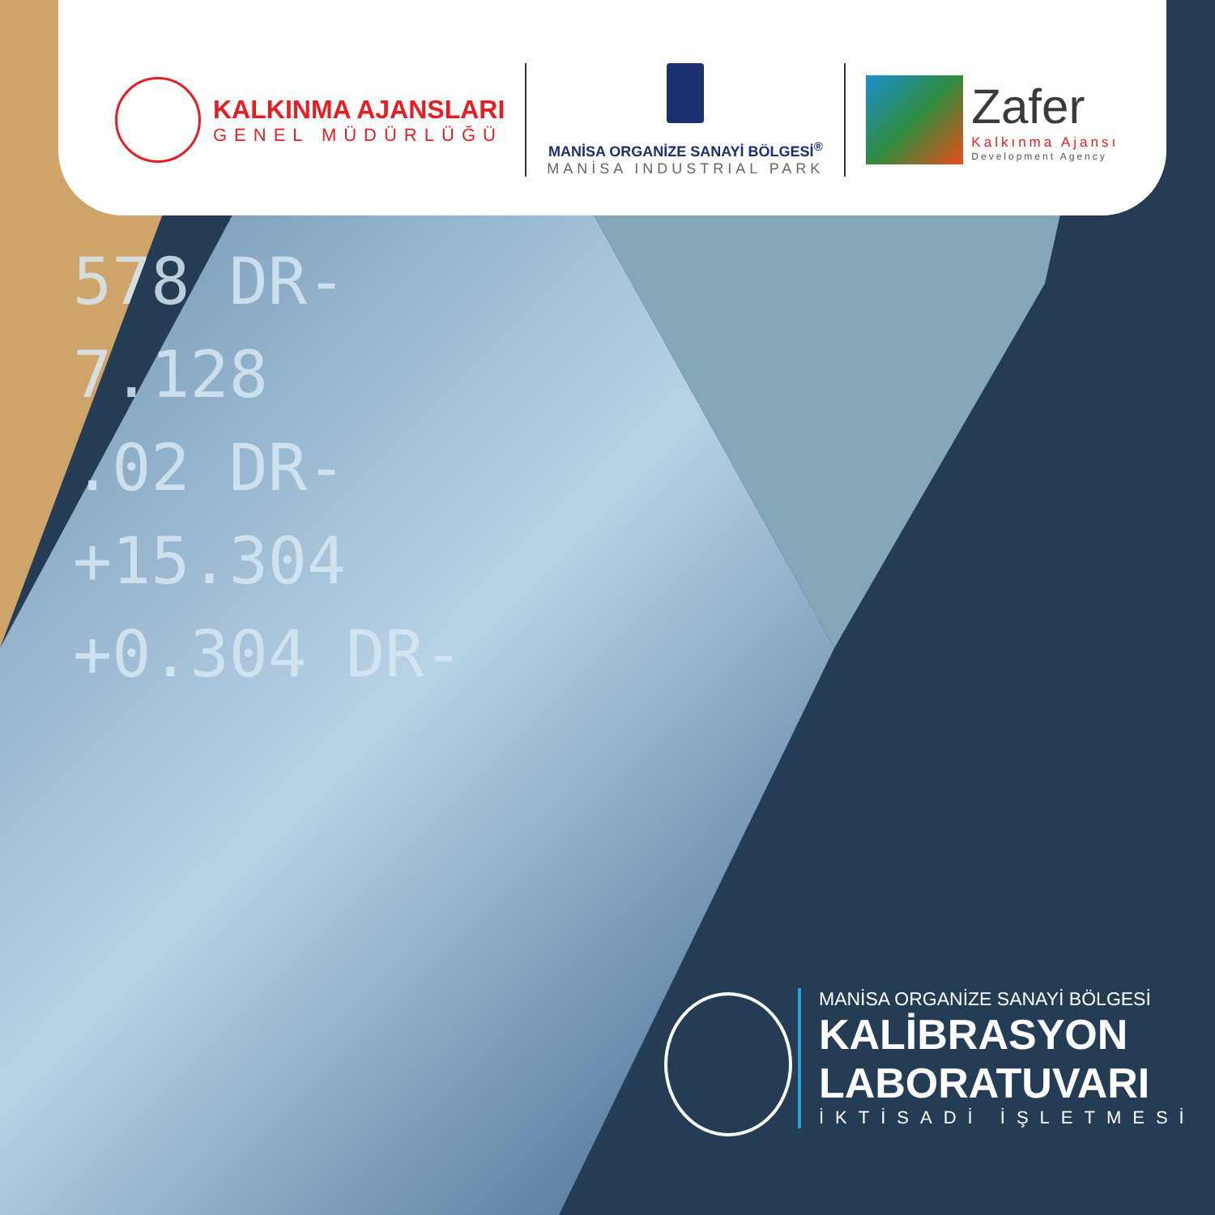578 DR-
7.128
.02 DR-
+15.304
+0.304 DR-
KALKINMA AJANSLARI
GENEL MÜDÜRLÜĞÜ
MANİSA ORGANİZE SANAYİ BÖLGESİ<sup>®</sup>
MANİSA INDUSTRIAL PARK
Zafer
Kalkınma Ajansı
Development Agency
MANİSA ORGANİZE SANAYİ BÖLGESİ
KALİBRASYON
LABORATUVARI
İKTİSADİ İŞLETMESİ